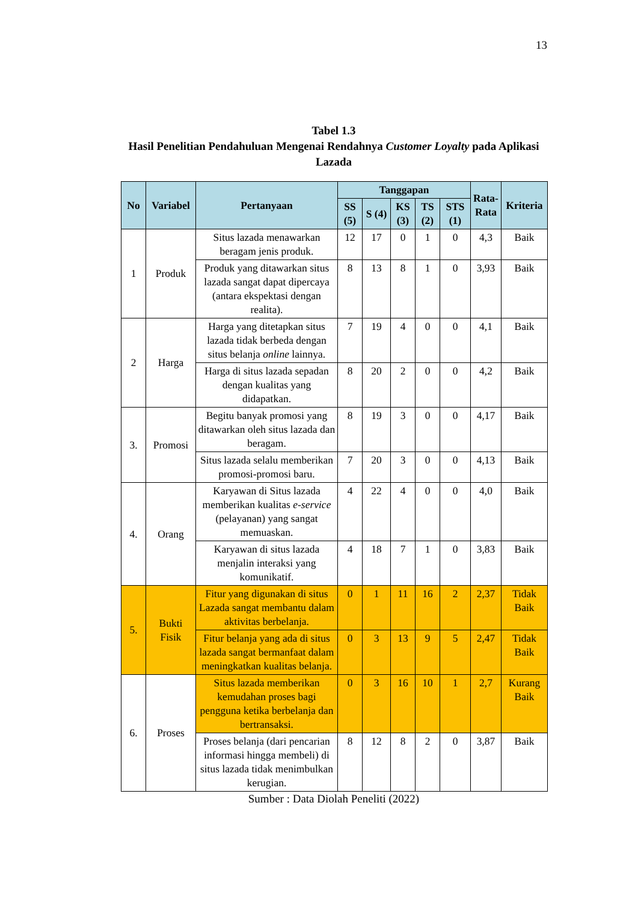13
Tabel 1.3
Hasil Penelitian Pendahuluan Mengenai Rendahnya Customer Loyalty pada Aplikasi Lazada
| No | Variabel | Pertanyaan | Tanggapan | | | | | Rata-Rata | Kriteria |
| --- | --- | --- | --- | --- | --- | --- | --- | --- | --- |
| | | | SS (5) | S (4) | KS (3) | TS (2) | STS (1) | | |
| 1 | Produk | Situs lazada menawarkan beragam jenis produk. | 12 | 17 | 0 | 1 | 0 | 4,3 | Baik |
| | | Produk yang ditawarkan situs lazada sangat dapat dipercaya (antara ekspektasi dengan realita). | 8 | 13 | 8 | 1 | 0 | 3,93 | Baik |
| 2 | Harga | Harga yang ditetapkan situs lazada tidak berbeda dengan situs belanja online lainnya. | 7 | 19 | 4 | 0 | 0 | 4,1 | Baik |
| | | Harga di situs lazada sepadan dengan kualitas yang didapatkan. | 8 | 20 | 2 | 0 | 0 | 4,2 | Baik |
| 3. | Promosi | Begitu banyak promosi yang ditawarkan oleh situs lazada dan beragam. | 8 | 19 | 3 | 0 | 0 | 4,17 | Baik |
| | | Situs lazada selalu memberikan promosi-promosi baru. | 7 | 20 | 3 | 0 | 0 | 4,13 | Baik |
| 4. | Orang | Karyawan di Situs lazada memberikan kualitas e-service (pelayanan) yang sangat memuaskan. | 4 | 22 | 4 | 0 | 0 | 4,0 | Baik |
| | | Karyawan di situs lazada menjalin interaksi yang komunikatif. | 4 | 18 | 7 | 1 | 0 | 3,83 | Baik |
| 5. | Bukti Fisik | Fitur yang digunakan di situs Lazada sangat membantu dalam aktivitas berbelanja. | 0 | 1 | 11 | 16 | 2 | 2,37 | Tidak Baik |
| | | Fitur belanja yang ada di situs lazada sangat bermanfaat dalam meningkatkan kualitas belanja. | 0 | 3 | 13 | 9 | 5 | 2,47 | Tidak Baik |
| 6. | Proses | Situs lazada memberikan kemudahan proses bagi pengguna ketika berbelanja dan bertransaksi. | 0 | 3 | 16 | 10 | 1 | 2,7 | Kurang Baik |
| | | Proses belanja (dari pencarian informasi hingga membeli) di situs lazada tidak menimbulkan kerugian. | 8 | 12 | 8 | 2 | 0 | 3,87 | Baik |
Sumber : Data Diolah Peneliti (2022)